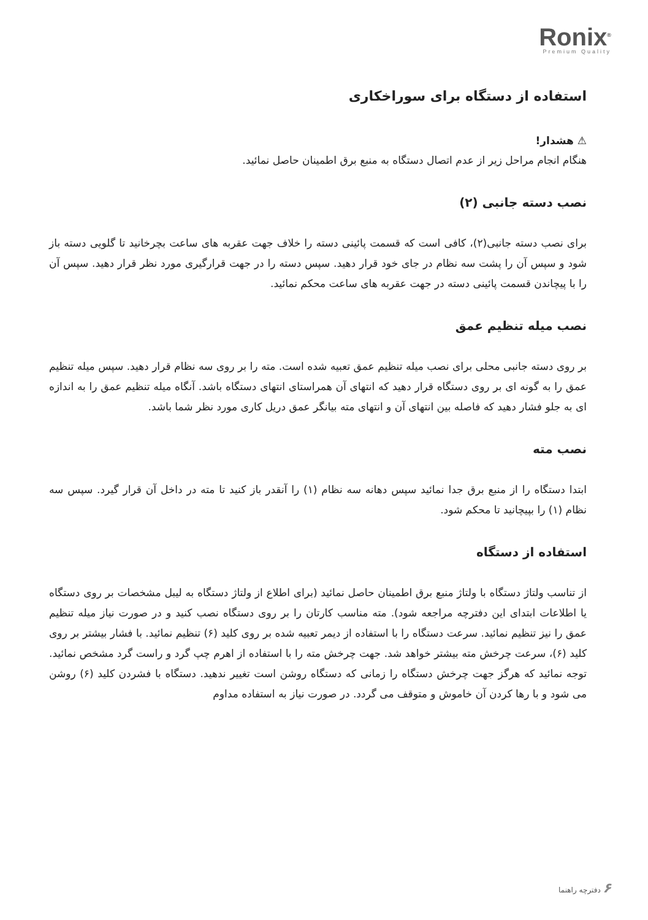Ronix<sup>®</sup>
Premium Quality
استفاده از دستگاه برای سوراخکاری
⚠ هشدار!
هنگام انجام مراحل زیر از عدم اتصال دستگاه به منبع برق اطمینان حاصل نمائید.
نصب دسته جانبی (۲)
برای نصب دسته جانبی(۲)، کافی است که قسمت پائینی دسته را خلاف جهت عقربه های ساعت بچرخانید تا گلویی دسته باز شود و سپس آن را پشت سه نظام در جای خود قرار دهید. سپس دسته را در جهت قرارگیری مورد نظر قرار دهید. سپس آن را با پیچاندن قسمت پائینی دسته در جهت عقربه های ساعت محکم نمائید.
نصب میله تنظیم عمق
بر روی دسته جانبی محلی برای نصب میله تنظیم عمق تعبیه شده است. مته را بر روی سه نظام قرار دهید. سپس میله تنظیم عمق را به گونه ای بر روی دستگاه قرار دهید که انتهای آن همراستای انتهای دستگاه باشد. آنگاه میله تنظیم عمق را به اندازه ای به جلو فشار دهید که فاصله بین انتهای آن و انتهای مته بیانگر عمق دریل کاری مورد نظر شما باشد.
نصب مته
ابتدا دستگاه را از منبع برق جدا نمائید سپس دهانه سه نظام (۱) را آنقدر باز کنید تا مته در داخل آن قرار گیرد. سپس سه نظام (۱) را بپیچانید تا محکم شود.
استفاده از دستگاه
از تناسب ولتاژ دستگاه با ولتاژ منبع برق اطمینان حاصل نمائید (برای اطلاع از ولتاژ دستگاه به لیبل مشخصات بر روی دستگاه یا اطلاعات ابتدای این دفترچه مراجعه شود). مته مناسب کارتان را بر روی دستگاه نصب کنید و در صورت نیاز میله تنظیم عمق را نیز تنظیم نمائید. سرعت دستگاه را با استفاده از دیمر تعبیه شده بر روی کلید (۶) تنظیم نمائید. با فشار بیشتر بر روی کلید (۶)، سرعت چرخش مته بیشتر خواهد شد. جهت چرخش مته را با استفاده از اهرم چپ گرد و راست گرد مشخص نمائید. توجه نمائید که هرگز جهت چرخش دستگاه را زمانی که دستگاه روشن است تغییر ندهید. دستگاه با فشردن کلید (۶) روشن می شود و با رها کردن آن خاموش و متوقف می گردد. در صورت نیاز به استفاده مداوم
۶ دفترچه راهنما